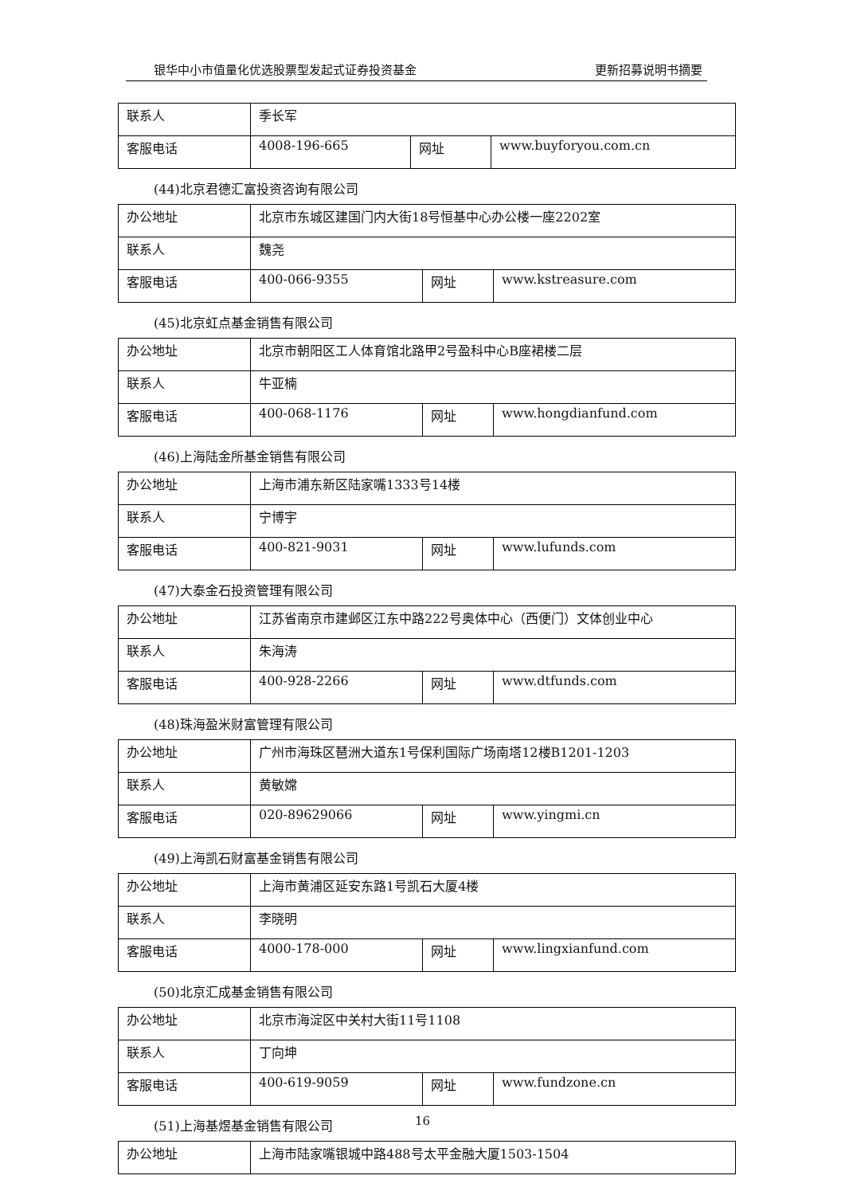银华中小市值量化优选股票型发起式证券投资基金 更新招募说明书摘要
| 联系人 | 季长军 | | |
| 客服电话 | 4008-196-665 | 网址 | www.buyforyou.com.cn |
(44)北京君德汇富投资咨询有限公司
| 办公地址 | 北京市东城区建国门内大街18号恒基中心办公楼一座2202室 | | |
| 联系人 | 魏尧 | | |
| 客服电话 | 400-066-9355 | 网址 | www.kstreasure.com |
(45)北京虹点基金销售有限公司
| 办公地址 | 北京市朝阳区工人体育馆北路甲2号盈科中心B座裙楼二层 | | |
| 联系人 | 牛亚楠 | | |
| 客服电话 | 400-068-1176 | 网址 | www.hongdianfund.com |
(46)上海陆金所基金销售有限公司
| 办公地址 | 上海市浦东新区陆家嘴1333号14楼 | | |
| 联系人 | 宁博宇 | | |
| 客服电话 | 400-821-9031 | 网址 | www.lufunds.com |
(47)大泰金石投资管理有限公司
| 办公地址 | 江苏省南京市建邺区江东中路222号奥体中心（西便门）文体创业中心 | | |
| 联系人 | 朱海涛 | | |
| 客服电话 | 400-928-2266 | 网址 | www.dtfunds.com |
(48)珠海盈米财富管理有限公司
| 办公地址 | 广州市海珠区琶洲大道东1号保利国际广场南塔12楼B1201-1203 | | |
| 联系人 | 黄敏嫦 | | |
| 客服电话 | 020-89629066 | 网址 | www.yingmi.cn |
(49)上海凯石财富基金销售有限公司
| 办公地址 | 上海市黄浦区延安东路1号凯石大厦4楼 | | |
| 联系人 | 李晓明 | | |
| 客服电话 | 4000-178-000 | 网址 | www.lingxianfund.com |
(50)北京汇成基金销售有限公司
| 办公地址 | 北京市海淀区中关村大街11号1108 | | |
| 联系人 | 丁向坤 | | |
| 客服电话 | 400-619-9059 | 网址 | www.fundzone.cn |
(51)上海基煜基金销售有限公司
| 办公地址 | 上海市陆家嘴银城中路488号太平金融大厦1503-1504 |
16